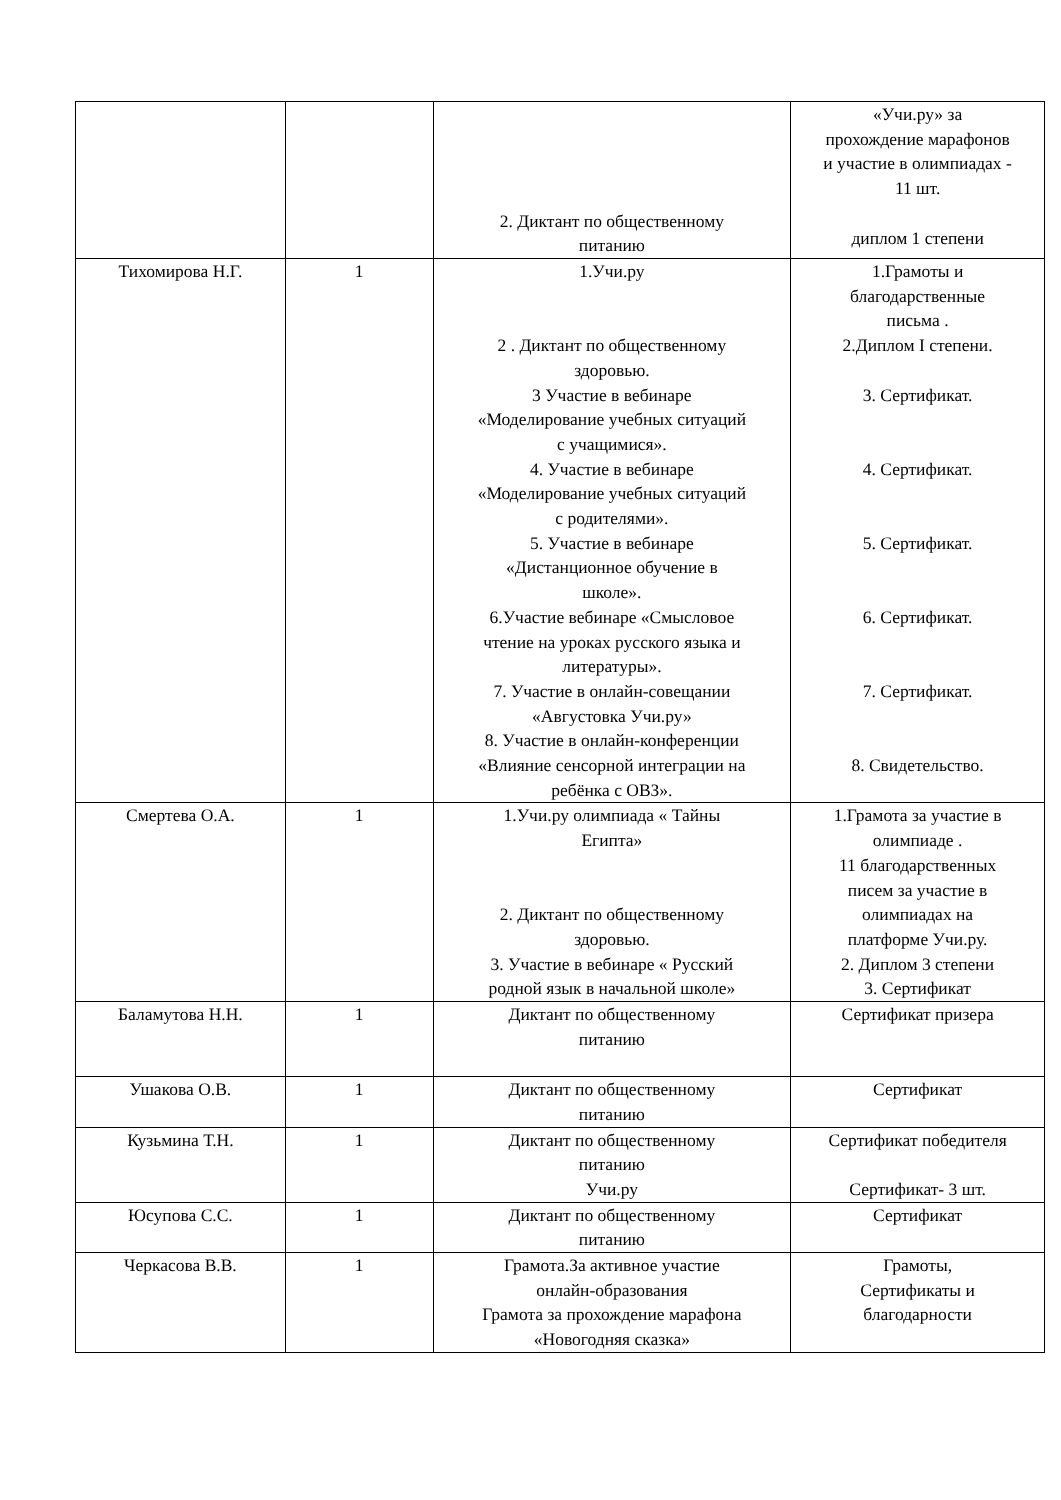| | | 2. Диктант по общественному питанию | «Учи.ру» за прохождение марафонов и участие в олимпиадах - 11 шт. диплом 1 степени |
| Тихомирова Н.Г. | 1 | 1.Учи.ру 2 . Диктант по общественному здоровью. 3 Участие в вебинаре «Моделирование учебных ситуаций с учащимися». 4. Участие в вебинаре «Моделирование учебных ситуаций с родителями». 5. Участие в вебинаре «Дистанционное обучение в школе». 6.Участие вебинаре «Смысловое чтение на уроках русского языка и литературы». 7. Участие в онлайн-совещании «Августовка Учи.ру» 8. Участие в онлайн-конференции «Влияние сенсорной интеграции на ребёнка с ОВЗ». | 1.Грамоты и благодарственные письма . 2.Диплом I степени. 3. Сертификат. 4. Сертификат. 5. Сертификат. 6. Сертификат. 7. Сертификат. 8. Свидетельство. |
| Смертева О.А. | 1 | 1.Учи.ру олимпиада « Тайны Египта» 2. Диктант по общественному здоровью. 3. Участие в вебинаре « Русский родной язык в начальной школе» | 1.Грамота за участие в олимпиаде . 11 благодарственных писем за участие в олимпиадах на платформе Учи.ру. 2. Диплом 3 степени 3. Сертификат |
| Баламутова Н.Н. | 1 | Диктант по общественному питанию | Сертификат призера |
| Ушакова О.В. | 1 | Диктант по общественному питанию | Сертификат |
| Кузьмина Т.Н. | 1 | Диктант по общественному питанию Учи.ру | Сертификат победителя Сертификат- 3 шт. |
| Юсупова С.С. | 1 | Диктант по общественному питанию | Сертификат |
| Черкасова В.В. | 1 | Грамота.За активное участие онлайн-образования Грамота за прохождение марафона «Новогодняя сказка» | Грамоты, Сертификаты и благодарности |